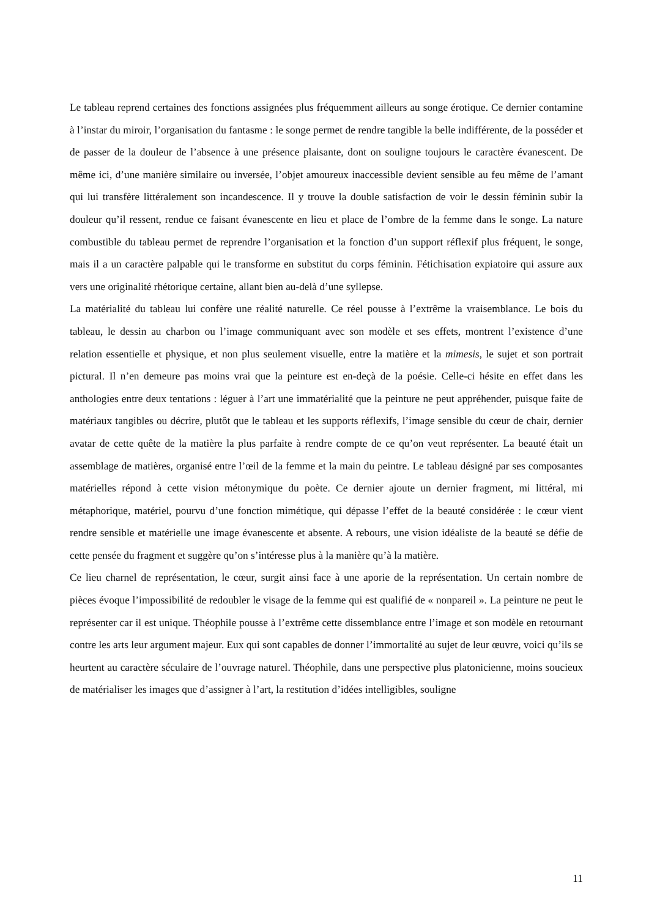Le tableau reprend certaines des fonctions assignées plus fréquemment ailleurs au songe érotique. Ce dernier contamine à l’instar du miroir, l’organisation du fantasme : le songe permet de rendre tangible la belle indifférente, de la posséder et de passer de la douleur de l’absence à une présence plaisante, dont on souligne toujours le caractère évanescent. De même ici, d’une manière similaire ou inversée, l’objet amoureux inaccessible devient sensible au feu même de l’amant qui lui transfère littéralement son incandescence. Il y trouve la double satisfaction de voir le dessin féminin subir la douleur qu’il ressent, rendue ce faisant évanescente en lieu et place de l’ombre de la femme dans le songe. La nature combustible du tableau permet de reprendre l’organisation et la fonction d’un support réflexif plus fréquent, le songe, mais il a un caractère palpable qui le transforme en substitut du corps féminin. Fétichisation expiatoire qui assure aux vers une originalité rhétorique certaine, allant bien au-delà d’une syllepse.
La matérialité du tableau lui confère une réalité naturelle. Ce réel pousse à l’extrême la vraisemblance. Le bois du tableau, le dessin au charbon ou l’image communiquant avec son modèle et ses effets, montrent l’existence d’une relation essentielle et physique, et non plus seulement visuelle, entre la matière et la mimesis, le sujet et son portrait pictural. Il n’en demeure pas moins vrai que la peinture est en-deçà de la poésie. Celle-ci hésite en effet dans les anthologies entre deux tentations : léguer à l’art une immatérialité que la peinture ne peut appréhender, puisque faite de matériaux tangibles ou décrire, plutôt que le tableau et les supports réflexifs, l’image sensible du cœur de chair, dernier avatar de cette quête de la matière la plus parfaite à rendre compte de ce qu’on veut représenter. La beauté était un assemblage de matières, organisé entre l’œil de la femme et la main du peintre. Le tableau désigné par ses composantes matérielles répond à cette vision métonymique du poète. Ce dernier ajoute un dernier fragment, mi littéral, mi métaphorique, matériel, pourvu d’une fonction mimétique, qui dépasse l’effet de la beauté considérée : le cœur vient rendre sensible et matérielle une image évanescente et absente. A rebours, une vision idéaliste de la beauté se défie de cette pensée du fragment et suggère qu’on s’intéresse plus à la manière qu’à la matière.
Ce lieu charnel de représentation, le cœur, surgit ainsi face à une aporie de la représentation. Un certain nombre de pièces évoque l’impossibilité de redoubler le visage de la femme qui est qualifié de « nonpareil ». La peinture ne peut le représenter car il est unique. Théophile pousse à l’extrême cette dissemblance entre l’image et son modèle en retournant contre les arts leur argument majeur. Eux qui sont capables de donner l’immortalité au sujet de leur œuvre, voici qu’ils se heurtent au caractère séculaire de l’ouvrage naturel. Théophile, dans une perspective plus platonicienne, moins soucieux de matérialiser les images que d’assigner à l’art, la restitution d’idées intelligibles, souligne
11